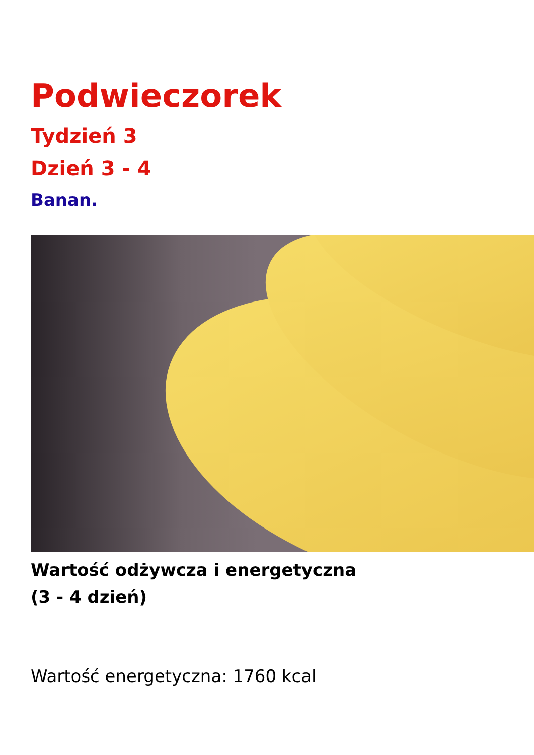Podwieczorek
Tydzień 3
Dzień 3 - 4
Banan.
Wartość odżywcza i energetyczna
(3 - 4 dzień)
Wartość energetyczna: 1760 kcal